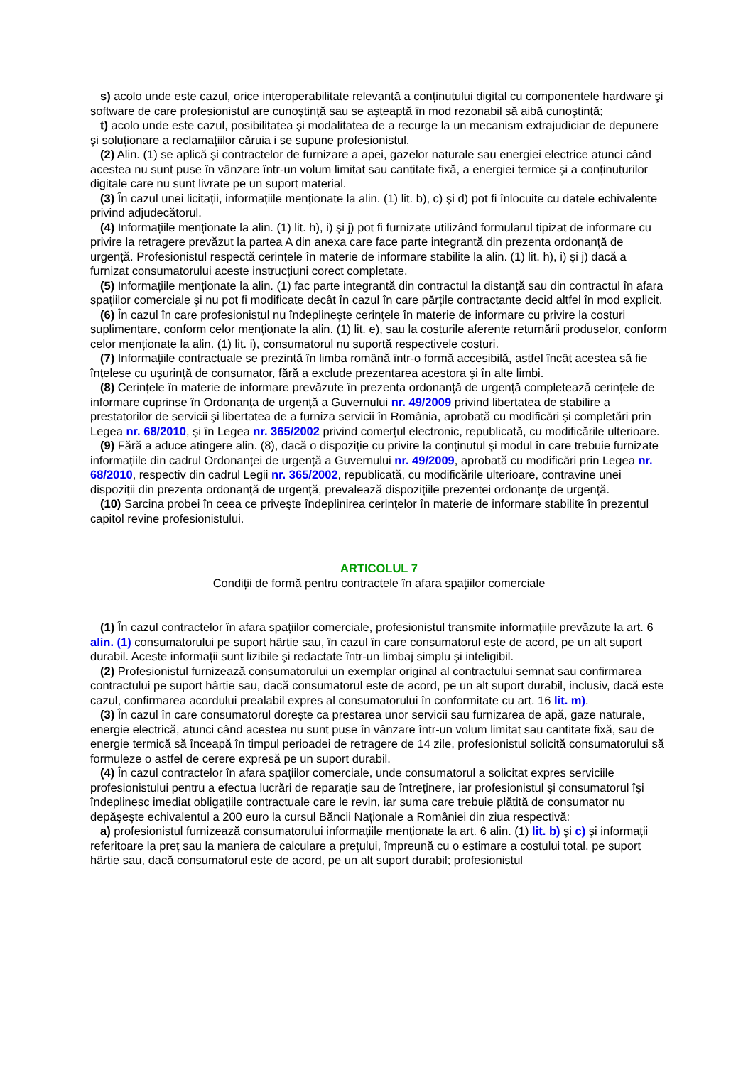s) acolo unde este cazul, orice interoperabilitate relevantă a conținutului digital cu componentele hardware şi software de care profesionistul are cunoştință sau se aşteaptă în mod rezonabil să aibă cunoştință;
t) acolo unde este cazul, posibilitatea şi modalitatea de a recurge la un mecanism extrajudiciar de depunere şi soluționare a reclamațiilor căruia i se supune profesionistul.
(2) Alin. (1) se aplică şi contractelor de furnizare a apei, gazelor naturale sau energiei electrice atunci când acestea nu sunt puse în vânzare într-un volum limitat sau cantitate fixă, a energiei termice şi a conținuturilor digitale care nu sunt livrate pe un suport material.
(3) În cazul unei licitații, informațiile menționate la alin. (1) lit. b), c) şi d) pot fi înlocuite cu datele echivalente privind adjudecătorul.
(4) Informațiile menționate la alin. (1) lit. h), i) şi j) pot fi furnizate utilizând formularul tipizat de informare cu privire la retragere prevăzut la partea A din anexa care face parte integrantă din prezenta ordonanță de urgență. Profesionistul respectă cerințele în materie de informare stabilite la alin. (1) lit. h), i) şi j) dacă a furnizat consumatorului aceste instrucțiuni corect completate.
(5) Informațiile menționate la alin. (1) fac parte integrantă din contractul la distanță sau din contractul în afara spațiilor comerciale şi nu pot fi modificate decât în cazul în care părțile contractante decid altfel în mod explicit.
(6) În cazul în care profesionistul nu îndeplineşte cerințele în materie de informare cu privire la costuri suplimentare, conform celor menționate la alin. (1) lit. e), sau la costurile aferente returnării produselor, conform celor menționate la alin. (1) lit. i), consumatorul nu suportă respectivele costuri.
(7) Informațiile contractuale se prezintă în limba română într-o formă accesibilă, astfel încât acestea să fie înțelese cu uşurință de consumator, fără a exclude prezentarea acestora şi în alte limbi.
(8) Cerințele în materie de informare prevăzute în prezenta ordonanță de urgență completează cerințele de informare cuprinse în Ordonanța de urgență a Guvernului nr. 49/2009 privind libertatea de stabilire a prestatorilor de servicii şi libertatea de a furniza servicii în România, aprobată cu modificări şi completări prin Legea nr. 68/2010, şi în Legea nr. 365/2002 privind comerțul electronic, republicată, cu modificările ulterioare.
(9) Fără a aduce atingere alin. (8), dacă o dispoziție cu privire la conținutul şi modul în care trebuie furnizate informațiile din cadrul Ordonanței de urgență a Guvernului nr. 49/2009, aprobată cu modificări prin Legea nr. 68/2010, respectiv din cadrul Legii nr. 365/2002, republicată, cu modificările ulterioare, contravine unei dispoziții din prezenta ordonanță de urgență, prevalează dispozițiile prezentei ordonanțe de urgență.
(10) Sarcina probei în ceea ce priveşte îndeplinirea cerințelor în materie de informare stabilite în prezentul capitol revine profesionistului.
ARTICOLUL 7
Condiții de formă pentru contractele în afara spațiilor comerciale
(1) În cazul contractelor în afara spațiilor comerciale, profesionistul transmite informațiile prevăzute la art. 6 alin. (1) consumatorului pe suport hârtie sau, în cazul în care consumatorul este de acord, pe un alt suport durabil. Aceste informații sunt lizibile şi redactate într-un limbaj simplu şi inteligibil.
(2) Profesionistul furnizează consumatorului un exemplar original al contractului semnat sau confirmarea contractului pe suport hârtie sau, dacă consumatorul este de acord, pe un alt suport durabil, inclusiv, dacă este cazul, confirmarea acordului prealabil expres al consumatorului în conformitate cu art. 16 lit. m).
(3) În cazul în care consumatorul doreşte ca prestarea unor servicii sau furnizarea de apă, gaze naturale, energie electrică, atunci când acestea nu sunt puse în vânzare într-un volum limitat sau cantitate fixă, sau de energie termică să înceapă în timpul perioadei de retragere de 14 zile, profesionistul solicită consumatorului să formuleze o astfel de cerere expresă pe un suport durabil.
(4) În cazul contractelor în afara spațiilor comerciale, unde consumatorul a solicitat expres serviciile profesionistului pentru a efectua lucrări de reparație sau de întreținere, iar profesionistul şi consumatorul îşi îndeplinesc imediat obligațiile contractuale care le revin, iar suma care trebuie plătită de consumator nu depăşeşte echivalentul a 200 euro la cursul Băncii Naționale a României din ziua respectivă:
a) profesionistul furnizează consumatorului informațiile menționate la art. 6 alin. (1) lit. b) şi c) şi informații referitoare la preț sau la maniera de calculare a prețului, împreună cu o estimare a costului total, pe suport hârtie sau, dacă consumatorul este de acord, pe un alt suport durabil; profesionistul